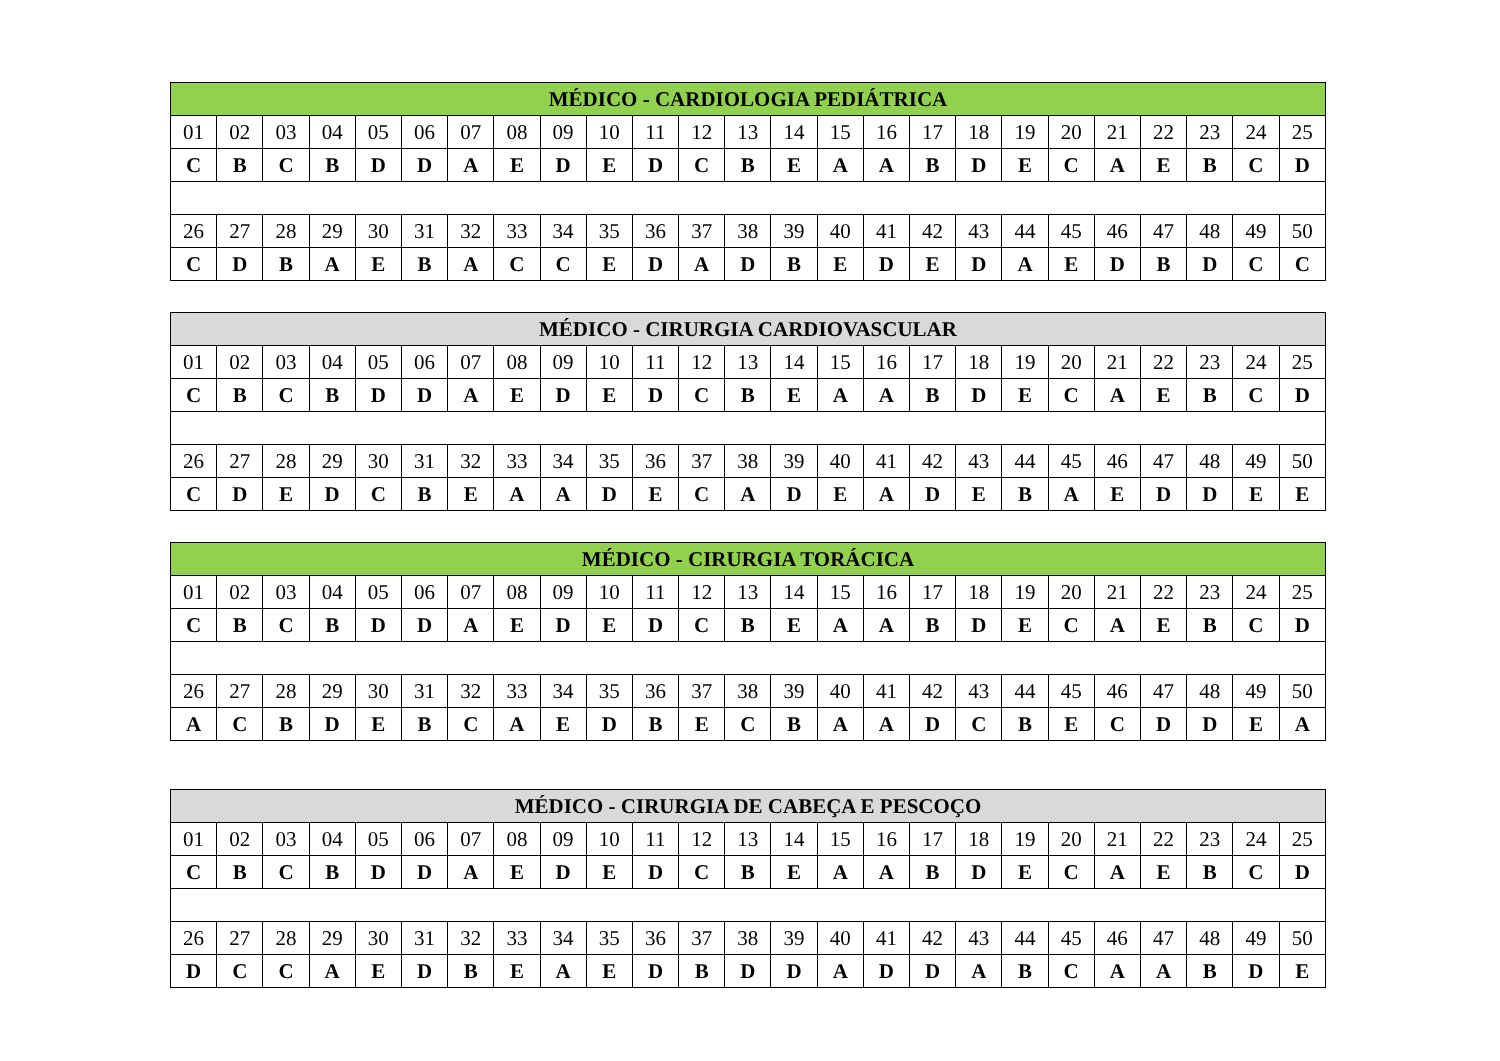| MÉDICO - CARDIOLOGIA PEDIÁTRICA | | | | | | | | | | | | | | | | | | | | | | | | |
| --- | --- | --- | --- | --- | --- | --- | --- | --- | --- | --- | --- | --- | --- | --- | --- | --- | --- | --- | --- | --- | --- | --- | --- | --- |
| 01 | 02 | 03 | 04 | 05 | 06 | 07 | 08 | 09 | 10 | 11 | 12 | 13 | 14 | 15 | 16 | 17 | 18 | 19 | 20 | 21 | 22 | 23 | 24 | 25 |
| C | B | C | B | D | D | A | E | D | E | D | C | B | E | A | A | B | D | E | C | A | E | B | C | D |
| 26 | 27 | 28 | 29 | 30 | 31 | 32 | 33 | 34 | 35 | 36 | 37 | 38 | 39 | 40 | 41 | 42 | 43 | 44 | 45 | 46 | 47 | 48 | 49 | 50 |
| C | D | B | A | E | B | A | C | C | E | D | A | D | B | E | D | E | D | A | E | D | B | D | C | C |
| MÉDICO - CIRURGIA CARDIOVASCULAR | | | | | | | | | | | | | | | | | | | | | | | | |
| --- | --- | --- | --- | --- | --- | --- | --- | --- | --- | --- | --- | --- | --- | --- | --- | --- | --- | --- | --- | --- | --- | --- | --- | --- |
| 01 | 02 | 03 | 04 | 05 | 06 | 07 | 08 | 09 | 10 | 11 | 12 | 13 | 14 | 15 | 16 | 17 | 18 | 19 | 20 | 21 | 22 | 23 | 24 | 25 |
| C | B | C | B | D | D | A | E | D | E | D | C | B | E | A | A | B | D | E | C | A | E | B | C | D |
| 26 | 27 | 28 | 29 | 30 | 31 | 32 | 33 | 34 | 35 | 36 | 37 | 38 | 39 | 40 | 41 | 42 | 43 | 44 | 45 | 46 | 47 | 48 | 49 | 50 |
| C | D | E | D | C | B | E | A | A | D | E | C | A | D | E | A | D | E | B | A | E | D | D | E | E |
| MÉDICO - CIRURGIA TORÁCICA | | | | | | | | | | | | | | | | | | | | | | | | |
| --- | --- | --- | --- | --- | --- | --- | --- | --- | --- | --- | --- | --- | --- | --- | --- | --- | --- | --- | --- | --- | --- | --- | --- | --- |
| 01 | 02 | 03 | 04 | 05 | 06 | 07 | 08 | 09 | 10 | 11 | 12 | 13 | 14 | 15 | 16 | 17 | 18 | 19 | 20 | 21 | 22 | 23 | 24 | 25 |
| C | B | C | B | D | D | A | E | D | E | D | C | B | E | A | A | B | D | E | C | A | E | B | C | D |
| 26 | 27 | 28 | 29 | 30 | 31 | 32 | 33 | 34 | 35 | 36 | 37 | 38 | 39 | 40 | 41 | 42 | 43 | 44 | 45 | 46 | 47 | 48 | 49 | 50 |
| A | C | B | D | E | B | C | A | E | D | B | E | C | B | A | A | D | C | B | E | C | D | D | E | A |
| MÉDICO - CIRURGIA DE CABEÇA E PESCOÇO | | | | | | | | | | | | | | | | | | | | | | | | |
| --- | --- | --- | --- | --- | --- | --- | --- | --- | --- | --- | --- | --- | --- | --- | --- | --- | --- | --- | --- | --- | --- | --- | --- | --- |
| 01 | 02 | 03 | 04 | 05 | 06 | 07 | 08 | 09 | 10 | 11 | 12 | 13 | 14 | 15 | 16 | 17 | 18 | 19 | 20 | 21 | 22 | 23 | 24 | 25 |
| C | B | C | B | D | D | A | E | D | E | D | C | B | E | A | A | B | D | E | C | A | E | B | C | D |
| 26 | 27 | 28 | 29 | 30 | 31 | 32 | 33 | 34 | 35 | 36 | 37 | 38 | 39 | 40 | 41 | 42 | 43 | 44 | 45 | 46 | 47 | 48 | 49 | 50 |
| D | C | C | A | E | D | B | E | A | E | D | B | D | D | A | D | D | A | B | C | A | A | B | D | E |